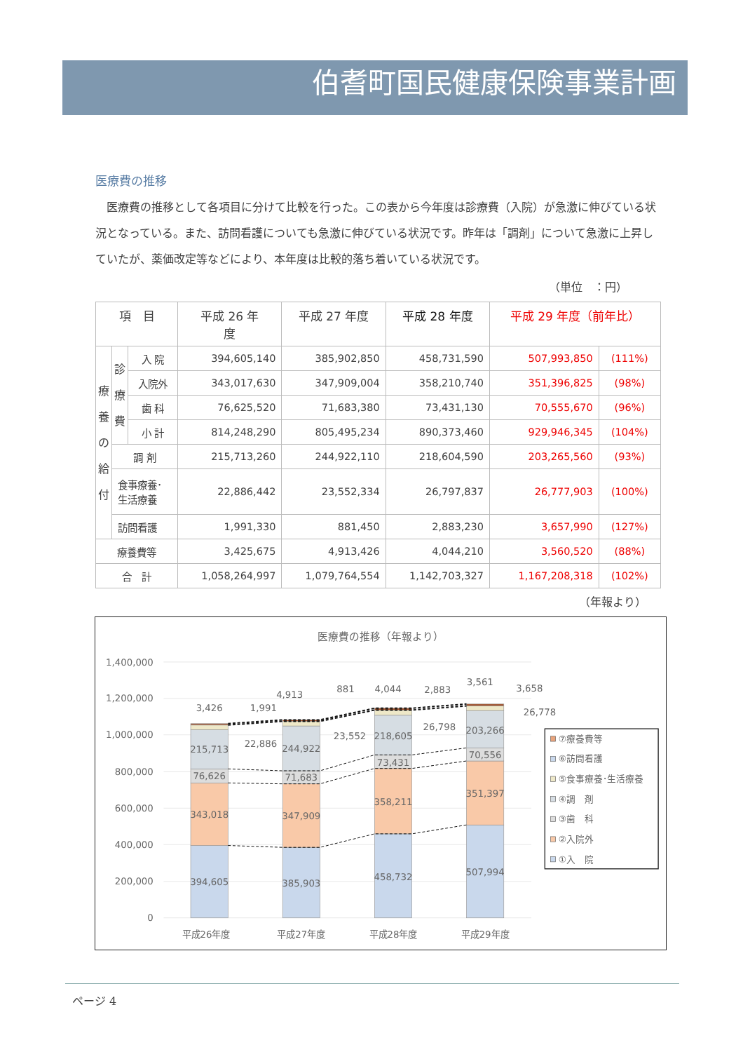伯耆町国民健康保険事業計画
医療費の推移
医療費の推移として各項目に分けて比較を行った。この表から今年度は診療費（入院）が急激に伸びている状況となっている。また、訪問看護についても急激に伸びている状況です。昨年は「調剤」について急激に上昇していたが、薬価改定等などにより、本年度は比較的落ち着いている状況です。
（単位　：円）
| 項 目 | | | 平成 26 年 度 | 平成 27 年度 | 平成 28 年度 | 平成 29 年度（前年比） | |
| --- | --- | --- | --- | --- | --- | --- | --- |
| 療 養 の 給 付 | 診 療 費 | 入 院 | 394,605,140 | 385,902,850 | 458,731,590 | 507,993,850 | (111%) |
| | | 入院外 | 343,017,630 | 347,909,004 | 358,210,740 | 351,396,825 | (98%) |
| | | 歯 科 | 76,625,520 | 71,683,380 | 73,431,130 | 70,555,670 | (96%) |
| | | 小 計 | 814,248,290 | 805,495,234 | 890,373,460 | 929,946,345 | (104%) |
| | 調 剤 | | 215,713,260 | 244,922,110 | 218,604,590 | 203,265,560 | (93%) |
| | 食事療養･ 生活療養 | | 22,886,442 | 23,552,334 | 26,797,837 | 26,777,903 | (100%) |
| | 訪問看護 | | 1,991,330 | 881,450 | 2,883,230 | 3,657,990 | (127%) |
| 療養費等 | | | 3,425,675 | 4,913,426 | 4,044,210 | 3,560,520 | (88%) |
| 合 計 | | | 1,058,264,997 | 1,079,764,554 | 1,142,703,327 | 1,167,208,318 | (102%) |
（年報より）
医療費の推移（年報より）
1,400,000
1,200,000
1,000,000
800,000
600,000
400,000
200,000
0
394,605
343,018
76,626
215,713
3,426
1,991
22,886
385,903
347,909
71,683
244,922
4,913
881
23,552
458,732
358,211
73,431
218,605
4,044
2,883
26,798
507,994
351,397
70,556
203,266
3,561
3,658
26,778
平成26年度
平成27年度
平成28年度
平成29年度
⑦療養費等
⑥訪問看護
⑤食事療養･生活療養
④調　剤
③歯　科
②入院外
①入　院
ページ 4